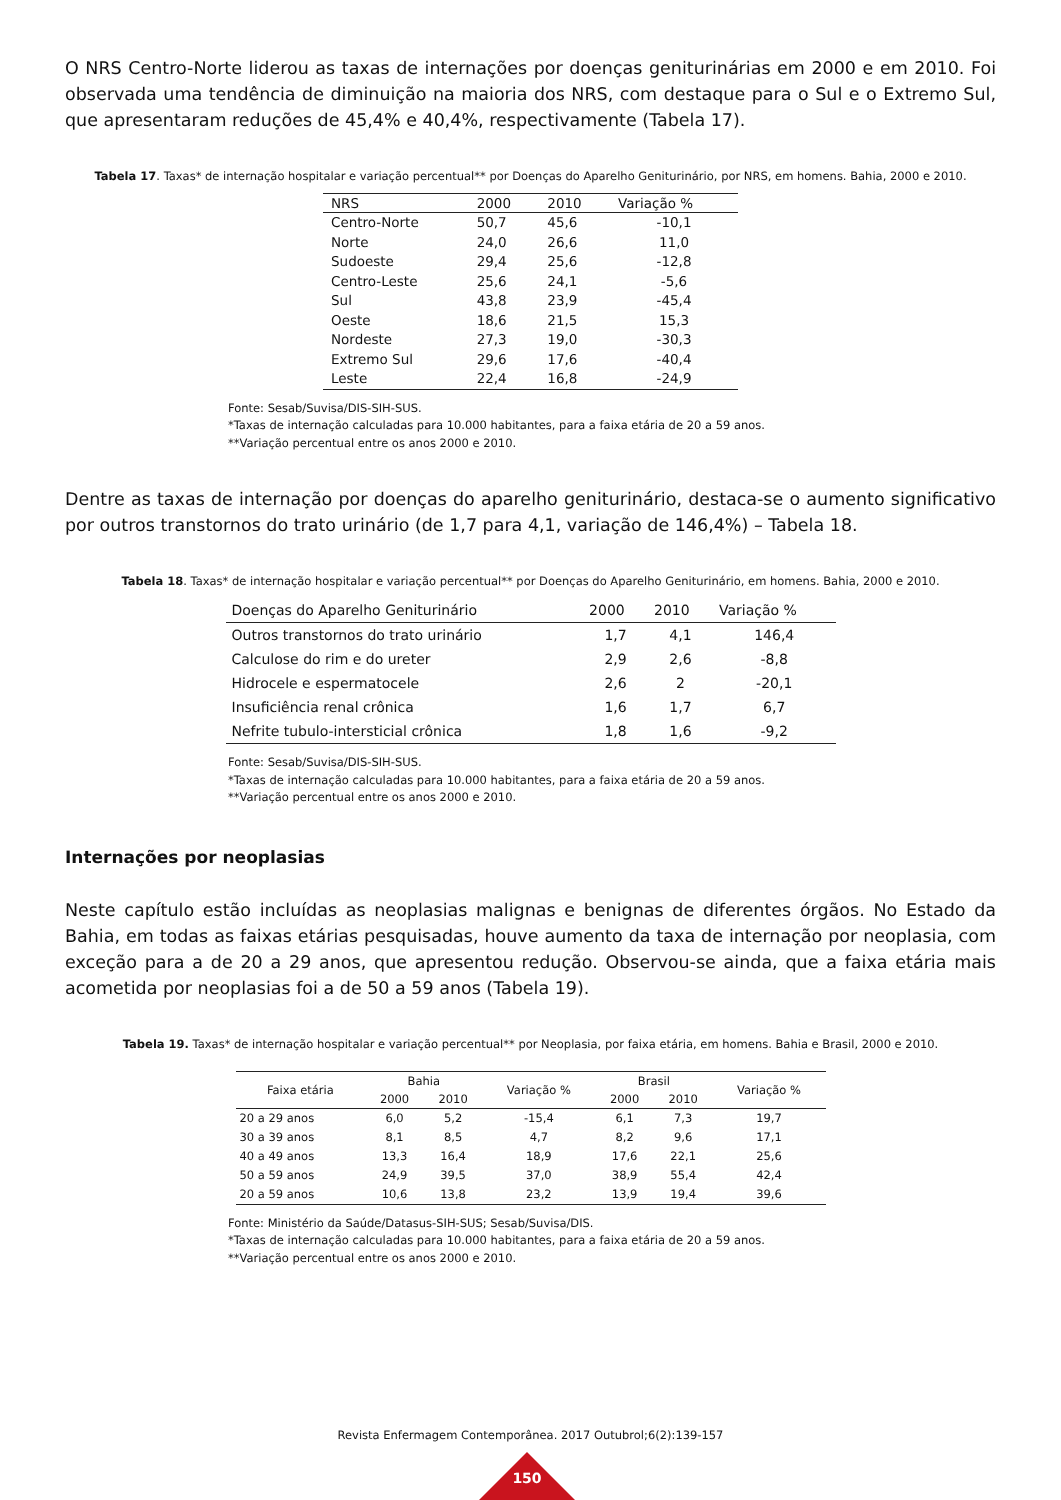O NRS Centro-Norte liderou as taxas de internações por doenças geniturinárias em 2000 e em 2010. Foi observada uma tendência de diminuição na maioria dos NRS, com destaque para o Sul e o Extremo Sul, que apresentaram reduções de 45,4% e 40,4%, respectivamente (Tabela 17).
Tabela 17. Taxas* de internação hospitalar e variação percentual** por Doenças do Aparelho Geniturinário, por NRS, em homens. Bahia, 2000 e 2010.
| NRS | 2000 | 2010 | Variação % |
| --- | --- | --- | --- |
| Centro-Norte | 50,7 | 45,6 | -10,1 |
| Norte | 24,0 | 26,6 | 11,0 |
| Sudoeste | 29,4 | 25,6 | -12,8 |
| Centro-Leste | 25,6 | 24,1 | -5,6 |
| Sul | 43,8 | 23,9 | -45,4 |
| Oeste | 18,6 | 21,5 | 15,3 |
| Nordeste | 27,3 | 19,0 | -30,3 |
| Extremo Sul | 29,6 | 17,6 | -40,4 |
| Leste | 22,4 | 16,8 | -24,9 |
Fonte: Sesab/Suvisa/DIS-SIH-SUS.
*Taxas de internação calculadas para 10.000 habitantes, para a faixa etária de 20 a 59 anos.
**Variação percentual entre os anos 2000 e 2010.
Dentre as taxas de internação por doenças do aparelho geniturinário, destaca-se o aumento significativo por outros transtornos do trato urinário (de 1,7 para 4,1, variação de 146,4%) – Tabela 18.
Tabela 18. Taxas* de internação hospitalar e variação percentual** por Doenças do Aparelho Geniturinário, em homens. Bahia, 2000 e 2010.
| Doenças do Aparelho Geniturinário | 2000 | 2010 | Variação % |
| --- | --- | --- | --- |
| Outros transtornos do trato urinário | 1,7 | 4,1 | 146,4 |
| Calculose do rim e do ureter | 2,9 | 2,6 | -8,8 |
| Hidrocele e espermatocele | 2,6 | 2 | -20,1 |
| Insuficiência renal crônica | 1,6 | 1,7 | 6,7 |
| Nefrite tubulo-intersticial crônica | 1,8 | 1,6 | -9,2 |
Fonte: Sesab/Suvisa/DIS-SIH-SUS.
*Taxas de internação calculadas para 10.000 habitantes, para a faixa etária de 20 a 59 anos.
**Variação percentual entre os anos 2000 e 2010.
Internações por neoplasias
Neste capítulo estão incluídas as neoplasias malignas e benignas de diferentes órgãos. No Estado da Bahia, em todas as faixas etárias pesquisadas, houve aumento da taxa de internação por neoplasia, com exceção para a de 20 a 29 anos, que apresentou redução. Observou-se ainda, que a faixa etária mais acometida por neoplasias foi a de 50 a 59 anos (Tabela 19).
Tabela 19. Taxas* de internação hospitalar e variação percentual** por Neoplasia, por faixa etária, em homens. Bahia e Brasil, 2000 e 2010.
| Faixa etária | Bahia | | Variação % | Brasil | | Variação % |
| --- | --- | --- | --- | --- | --- | --- |
| | 2000 | 2010 | | 2000 | 2010 | |
| 20 a 29 anos | 6,0 | 5,2 | -15,4 | 6,1 | 7,3 | 19,7 |
| 30 a 39 anos | 8,1 | 8,5 | 4,7 | 8,2 | 9,6 | 17,1 |
| 40 a 49 anos | 13,3 | 16,4 | 18,9 | 17,6 | 22,1 | 25,6 |
| 50 a 59 anos | 24,9 | 39,5 | 37,0 | 38,9 | 55,4 | 42,4 |
| 20 a 59 anos | 10,6 | 13,8 | 23,2 | 13,9 | 19,4 | 39,6 |
Fonte: Ministério da Saúde/Datasus-SIH-SUS; Sesab/Suvisa/DIS.
*Taxas de internação calculadas para 10.000 habitantes, para a faixa etária de 20 a 59 anos.
**Variação percentual entre os anos 2000 e 2010.
Revista Enfermagem Contemporânea. 2017 Outubrol;6(2):139-157
150